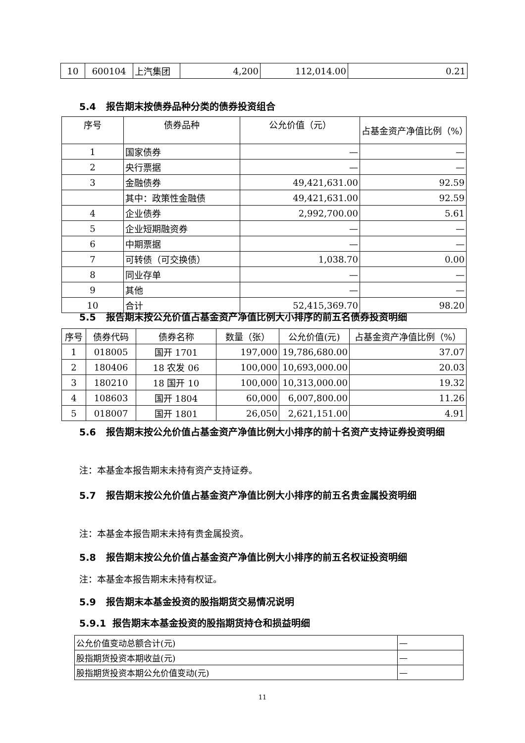| 10 | 600104 | 上汽集团 | 4,200 | 112,014.00 | 0.21 |
5.4 报告期末按债券品种分类的债券投资组合
| 序号 | 债券品种 | 公允价值（元） | 占基金资产净值比例（%） |
| --- | --- | --- | --- |
| 1 | 国家债券 | — | — |
| 2 | 央行票据 | — | — |
| 3 | 金融债券 | 49,421,631.00 | 92.59 |
| | 其中：政策性金融债 | 49,421,631.00 | 92.59 |
| 4 | 企业债券 | 2,992,700.00 | 5.61 |
| 5 | 企业短期融资券 | — | — |
| 6 | 中期票据 | — | — |
| 7 | 可转债（可交换债） | 1,038.70 | 0.00 |
| 8 | 同业存单 | — | — |
| 9 | 其他 | — | — |
| 10 | 合计 | 52,415,369.70 | 98.20 |
5.5 报告期末按公允价值占基金资产净值比例大小排序的前五名债券投资明细
| 序号 | 债券代码 | 债券名称 | 数量（张） | 公允价值(元) | 占基金资产净值比例（%） |
| --- | --- | --- | --- | --- | --- |
| 1 | 018005 | 国开 1701 | 197,000 | 19,786,680.00 | 37.07 |
| 2 | 180406 | 18 农发 06 | 100,000 | 10,693,000.00 | 20.03 |
| 3 | 180210 | 18 国开 10 | 100,000 | 10,313,000.00 | 19.32 |
| 4 | 108603 | 国开 1804 | 60,000 | 6,007,800.00 | 11.26 |
| 5 | 018007 | 国开 1801 | 26,050 | 2,621,151.00 | 4.91 |
5.6 报告期末按公允价值占基金资产净值比例大小排序的前十名资产支持证券投资明细
注：本基金本报告期末未持有资产支持证券。
5.7 报告期末按公允价值占基金资产净值比例大小排序的前五名贵金属投资明细
注：本基金本报告期末未持有贵金属投资。
5.8 报告期末按公允价值占基金资产净值比例大小排序的前五名权证投资明细
注：本基金本报告期末未持有权证。
5.9 报告期末本基金投资的股指期货交易情况说明
5.9.1 报告期末本基金投资的股指期货持仓和损益明细
| 公允价值变动总额合计(元) | — |
| 股指期货投资本期收益(元) | — |
| 股指期货投资本期公允价值变动(元) | — |
11